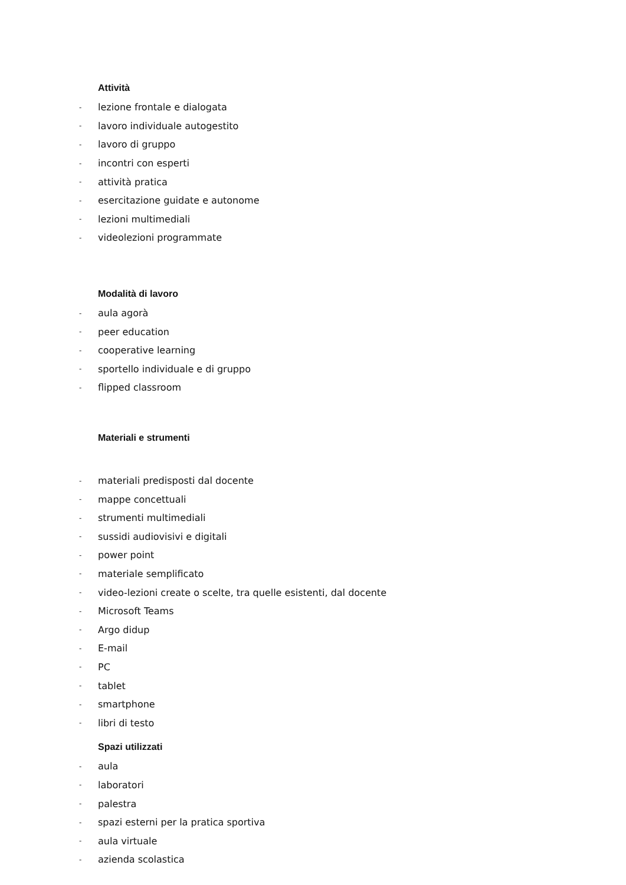Attività
- lezione frontale e dialogata
- lavoro individuale autogestito
- lavoro di gruppo
- incontri con esperti
- attività pratica
- esercitazione guidate e autonome
- lezioni multimediali
- videolezioni programmate
Modalità di lavoro
- aula agorà
- peer education
- cooperative learning
- sportello individuale e di gruppo
- flipped classroom
Materiali e strumenti
- materiali predisposti dal docente
- mappe concettuali
- strumenti multimediali
- sussidi audiovisivi e digitali
- power point
- materiale semplificato
- video-lezioni create o scelte, tra quelle esistenti, dal docente
- Microsoft Teams
- Argo didup
- E-mail
- PC
- tablet
- smartphone
- libri di testo
Spazi utilizzati
- aula
- laboratori
- palestra
- spazi esterni per la pratica sportiva
- aula virtuale
- azienda scolastica